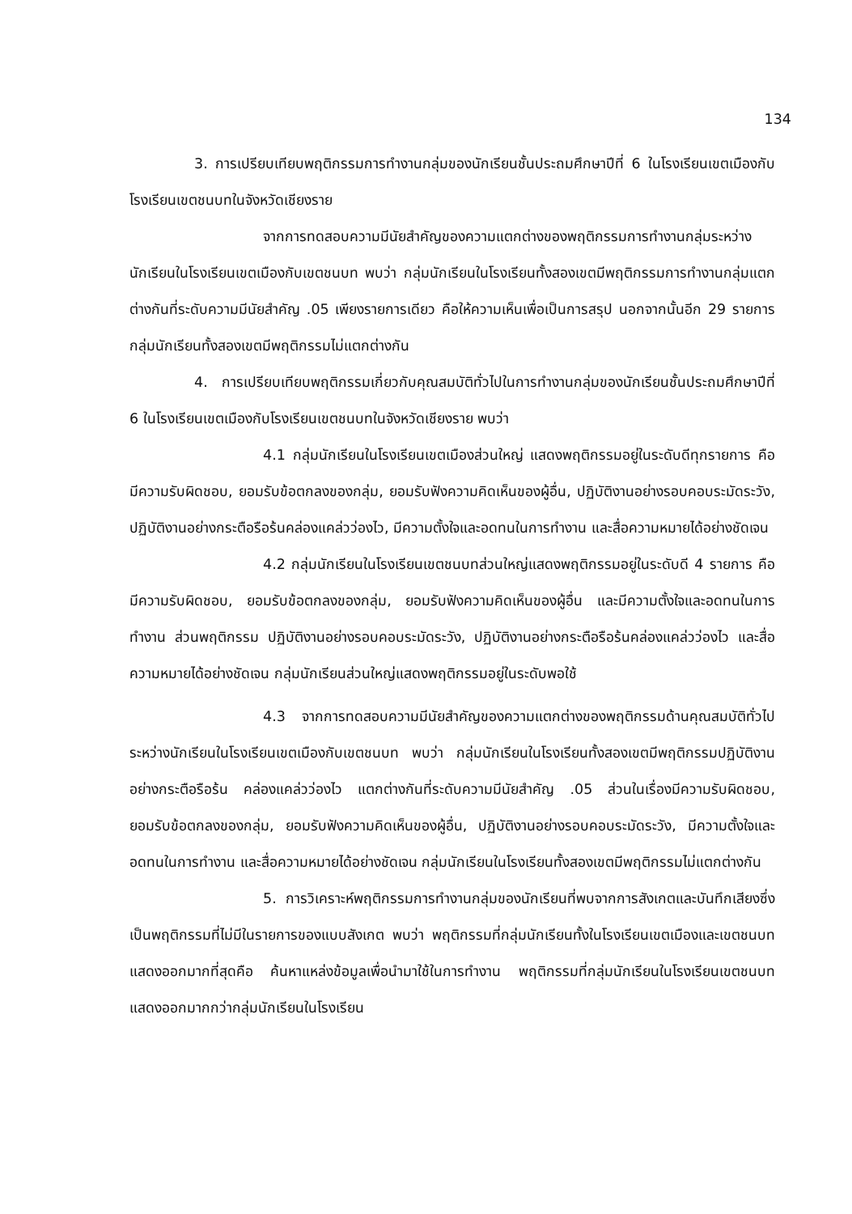134
3. การเปรียบเทียบพฤติกรรมการทำงานกลุ่มของนักเรียนชั้นประถมศึกษาปีที่ 6 ในโรงเรียนเขตเมืองกับโรงเรียนเขตชนบทในจังหวัดเชียงราย
จากการทดสอบความมีนัยสำคัญของความแตกต่างของพฤติกรรมการทำงานกลุ่มระหว่างนักเรียนในโรงเรียนเขตเมืองกับเขตชนบท พบว่า กลุ่มนักเรียนในโรงเรียนทั้งสองเขตมีพฤติกรรมการทำงานกลุ่มแตกต่างกันที่ระดับความมีนัยสำคัญ .05 เพียงรายการเดียว คือให้ความเห็นเพื่อเป็นการสรุป นอกจากนั้นอีก 29 รายการ กลุ่มนักเรียนทั้งสองเขตมีพฤติกรรมไม่แตกต่างกัน
4. การเปรียบเทียบพฤติกรรมเกี่ยวกับคุณสมบัติทั่วไปในการทำงานกลุ่มของนักเรียนชั้นประถมศึกษาปีที่ 6 ในโรงเรียนเขตเมืองกับโรงเรียนเขตชนบทในจังหวัดเชียงราย พบว่า
4.1 กลุ่มนักเรียนในโรงเรียนเขตเมืองส่วนใหญ่ แสดงพฤติกรรมอยู่ในระดับดีทุกรายการ คือ มีความรับผิดชอบ, ยอมรับข้อตกลงของกลุ่ม, ยอมรับฟังความคิดเห็นของผู้อื่น, ปฏิบัติงานอย่างรอบคอบระมัดระวัง, ปฏิบัติงานอย่างกระตือรือร้นคล่องแคล่วว่องไว, มีความตั้งใจและอดทนในการทำงาน และสื่อความหมายได้อย่างชัดเจน
4.2 กลุ่มนักเรียนในโรงเรียนเขตชนบทส่วนใหญ่แสดงพฤติกรรมอยู่ในระดับดี 4 รายการ คือ มีความรับผิดชอบ, ยอมรับข้อตกลงของกลุ่ม, ยอมรับฟังความคิดเห็นของผู้อื่น และมีความตั้งใจและอดทนในการทำงาน ส่วนพฤติกรรม ปฏิบัติงานอย่างรอบคอบระมัดระวัง, ปฏิบัติงานอย่างกระตือรือร้นคล่องแคล่วว่องไว และสื่อความหมายได้อย่างชัดเจน กลุ่มนักเรียนส่วนใหญ่แสดงพฤติกรรมอยู่ในระดับพอใช้
4.3 จากการทดสอบความมีนัยสำคัญของความแตกต่างของพฤติกรรมด้านคุณสมบัติทั่วไประหว่างนักเรียนในโรงเรียนเขตเมืองกับเขตชนบท พบว่า กลุ่มนักเรียนในโรงเรียนทั้งสองเขตมีพฤติกรรมปฏิบัติงานอย่างกระตือรือร้น คล่องแคล่วว่องไว แตกต่างกันที่ระดับความมีนัยสำคัญ .05 ส่วนในเรื่องมีความรับผิดชอบ, ยอมรับข้อตกลงของกลุ่ม, ยอมรับฟังความคิดเห็นของผู้อื่น, ปฏิบัติงานอย่างรอบคอบระมัดระวัง, มีความตั้งใจและอดทนในการทำงาน และสื่อความหมายได้อย่างชัดเจน กลุ่มนักเรียนในโรงเรียนทั้งสองเขตมีพฤติกรรมไม่แตกต่างกัน
5. การวิเคราะห์พฤติกรรมการทำงานกลุ่มของนักเรียนที่พบจากการสังเกตและบันทึกเสียงซึ่งเป็นพฤติกรรมที่ไม่มีในรายการของแบบสังเกต พบว่า พฤติกรรมที่กลุ่มนักเรียนทั้งในโรงเรียนเขตเมืองและเขตชนบทแสดงออกมากที่สุดคือ ค้นหาแหล่งข้อมูลเพื่อนำมาใช้ในการทำงาน พฤติกรรมที่กลุ่มนักเรียนในโรงเรียนเขตชนบทแสดงออกมากกว่ากลุ่มนักเรียนในโรงเรียน